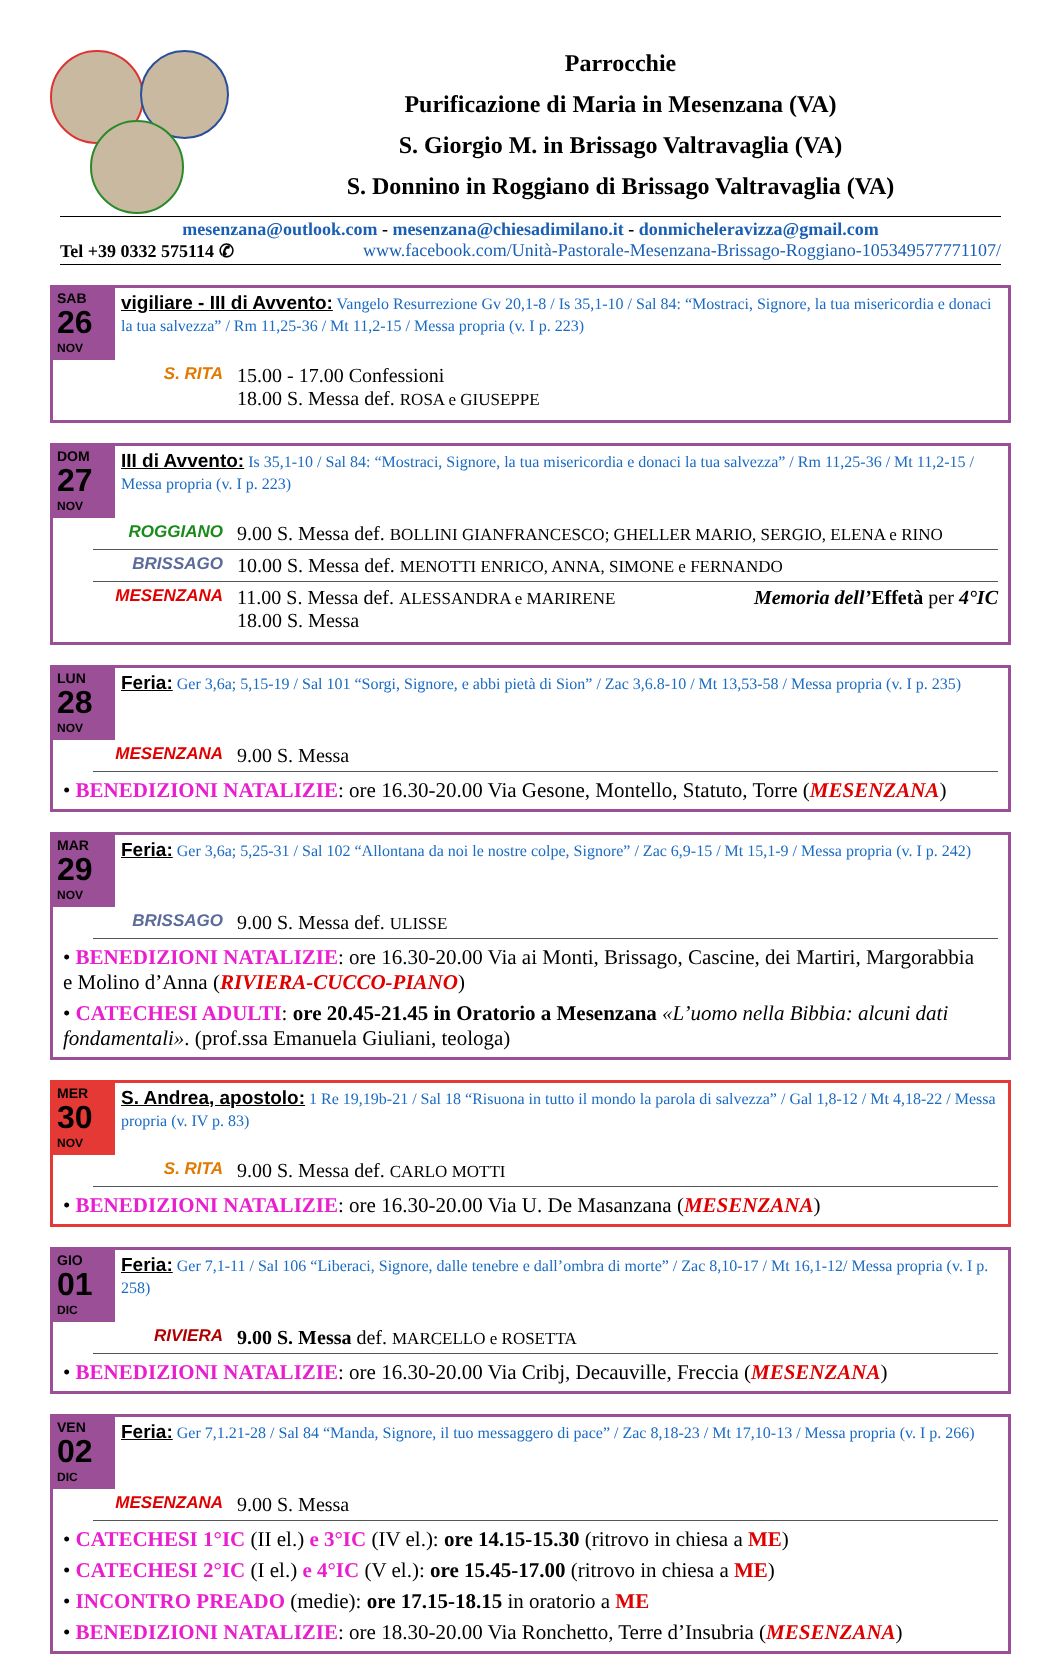Parrocchie
Purificazione di Maria in Mesenzana (VA)
S. Giorgio M. in Brissago Valtravaglia (VA)
S. Donnino in Roggiano di Brissago Valtravaglia (VA)
mesenzana@outlook.com - mesenzana@chiesadimilano.it - donmicheleravizza@gmail.com
Tel +39 0332 575114 ✆ www.facebook.com/Unità-Pastorale-Mesenzana-Brissago-Roggiano-105349577771107/
SAB
26 NOV
vigiliare - III di Avvento: Vangelo Resurrezione Gv 20,1-8 / Is 35,1-10 / Sal 84: “Mostraci, Signore, la tua misericordia e donaci la tua salvezza” / Rm 11,25-36 / Mt 11,2-15 / Messa propria (v. I p. 223)
S. RITA 15.00 - 17.00 Confessioni
18.00 S. Messa def. ROSA e GIUSEPPE
DOM
27 NOV
III di Avvento: Is 35,1-10 / Sal 84: “Mostraci, Signore, la tua misericordia e donaci la tua salvezza” / Rm 11,25-36 / Mt 11,2-15 / Messa propria (v. I p. 223)
ROGGIANO 9.00 S. Messa def. BOLLINI GIANFRANCESCO; GHELLER MARIO, SERGIO, ELENA e RINO
BRISSAGO 10.00 S. Messa def. MENOTTI ENRICO, ANNA, SIMONE e FERNANDO
MESENZANA 11.00 S. Messa def. ALESSANDRA e MARIRENE Memoria dell’Effetà per 4°IC
18.00 S. Messa
LUN
28 NOV
Feria: Ger 3,6a; 5,15-19 / Sal 101 “Sorgi, Signore, e abbi pietà di Sion” / Zac 3,6.8-10 / Mt 13,53-58 / Messa propria (v. I p. 235)
MESENZANA 9.00 S. Messa
• BENEDIZIONI NATALIZIE: ore 16.30-20.00 Via Gesone, Montello, Statuto, Torre (MESENZANA)
MAR
29 NOV
Feria: Ger 3,6a; 5,25-31 / Sal 102 “Allontana da noi le nostre colpe, Signore” / Zac 6,9-15 / Mt 15,1-9 / Messa propria (v. I p. 242)
BRISSAGO 9.00 S. Messa def. ULISSE
• BENEDIZIONI NATALIZIE: ore 16.30-20.00 Via ai Monti, Brissago, Cascine, dei Martiri, Margorabbia e Molino d’Anna (RIVIERA-CUCCO-PIANO)
• CATECHESI ADULTI: ore 20.45-21.45 in Oratorio a Mesenzana «L’uomo nella Bibbia: alcuni dati fondamentali». (prof.ssa Emanuela Giuliani, teologa)
MER
30 NOV
S. Andrea, apostolo: 1 Re 19,19b-21 / Sal 18 “Risuona in tutto il mondo la parola di salvezza” / Gal 1,8-12 / Mt 4,18-22 / Messa propria (v. IV p. 83)
S. RITA 9.00 S. Messa def. CARLO MOTTI
• BENEDIZIONI NATALIZIE: ore 16.30-20.00 Via U. De Masanzana (MESENZANA)
GIO
01 DIC
Feria: Ger 7,1-11 / Sal 106 “Liberaci, Signore, dalle tenebre e dall’ombra di morte” / Zac 8,10-17 / Mt 16,1-12/ Messa propria (v. I p. 258)
RIVIERA 9.00 S. Messa def. MARCELLO e ROSETTA
• BENEDIZIONI NATALIZIE: ore 16.30-20.00 Via Cribj, Decauville, Freccia (MESENZANA)
VEN
02 DIC
Feria: Ger 7,1.21-28 / Sal 84 “Manda, Signore, il tuo messaggero di pace” / Zac 8,18-23 / Mt 17,10-13 / Messa propria (v. I p. 266)
MESENZANA 9.00 S. Messa
• CATECHESI 1°IC (II el.) e 3°IC (IV el.): ore 14.15-15.30 (ritrovo in chiesa a ME)
• CATECHESI 2°IC (I el.) e 4°IC (V el.): ore 15.45-17.00 (ritrovo in chiesa a ME)
• INCONTRO PREADO (medie): ore 17.15-18.15 in oratorio a ME
• BENEDIZIONI NATALIZIE: ore 18.30-20.00 Via Ronchetto, Terre d’Insubria (MESENZANA)